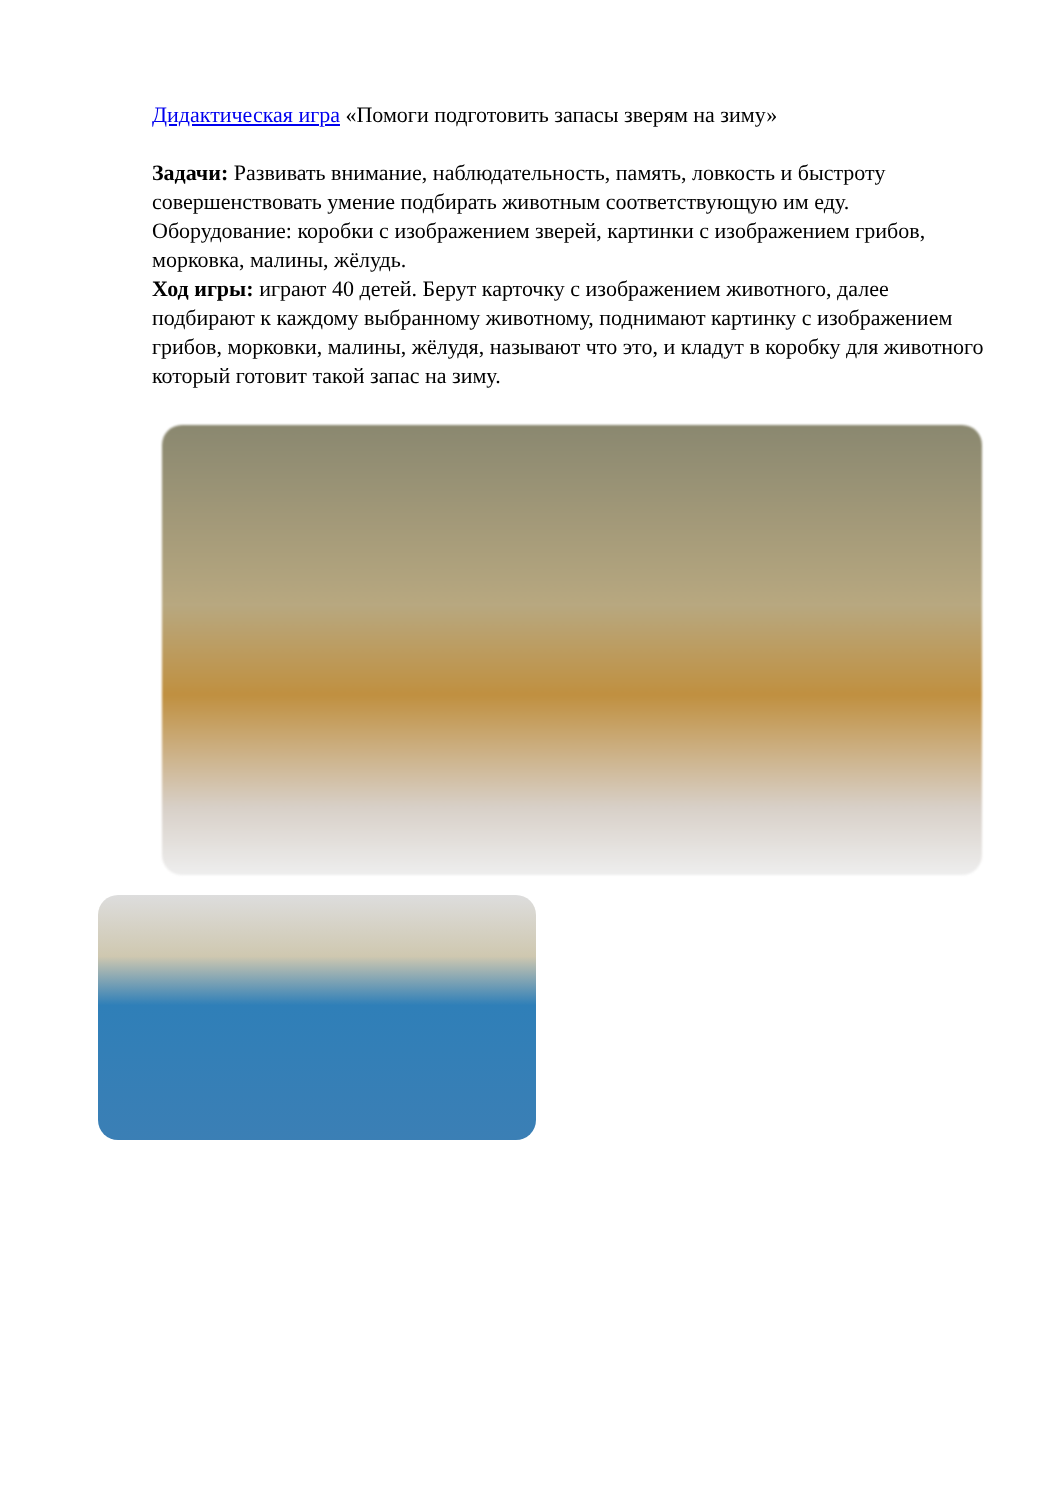Дидактическая игра «Помоги подготовить запасы зверям на зиму»
Задачи: Развивать внимание, наблюдательность, память, ловкость и быстроту совершенствовать умение подбирать животным соответствующую им еду.
Оборудование: коробки с изображением зверей, картинки с изображением грибов, морковка, малины, жёлудь.
Ход игры: играют 40 детей. Берут карточку с изображением животного, далее подбирают к каждому выбранному животному, поднимают картинку с изображением грибов, морковки, малины, жёлудя, называют что это, и кладут в коробку для животного который готовит такой запас на зиму.